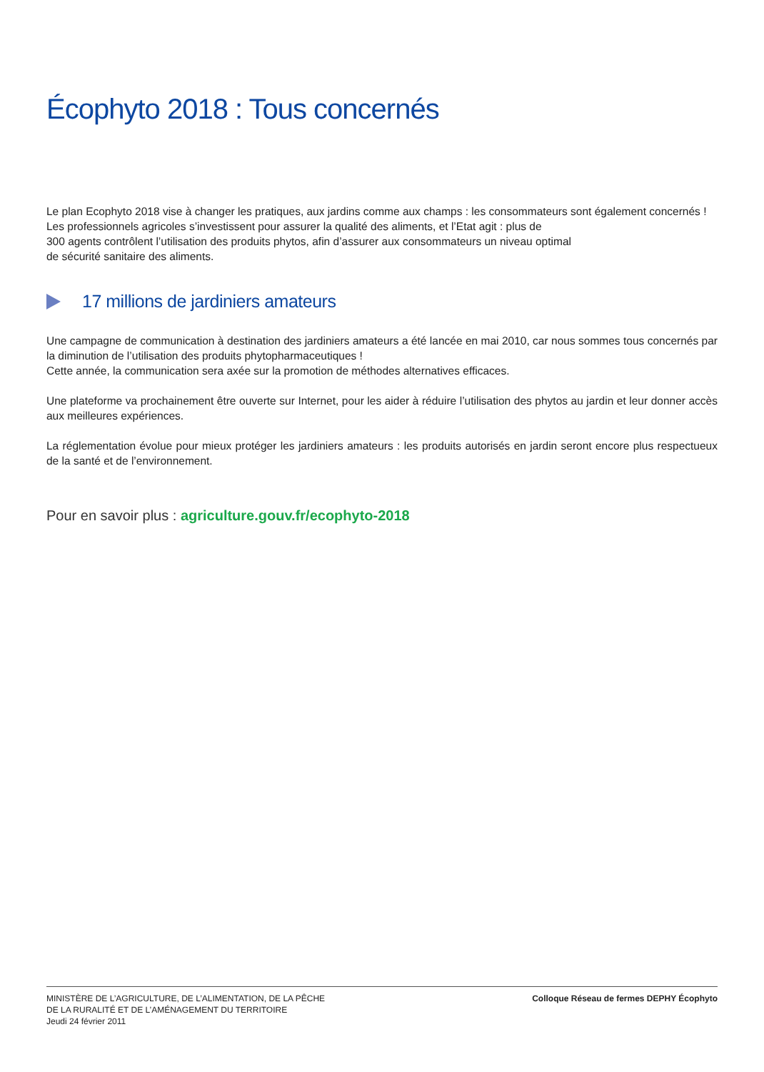Écophyto 2018 : Tous concernés
Le plan Ecophyto 2018 vise à changer les pratiques, aux jardins comme aux champs : les consommateurs sont également concernés !
Les professionnels agricoles s’investissent pour assurer la qualité des aliments, et l’Etat agit : plus de
300 agents contrôlent l’utilisation des produits phytos, afin d’assurer aux consommateurs un niveau optimal
de sécurité sanitaire des aliments.
17 millions de jardiniers amateurs
Une campagne de communication à destination des jardiniers amateurs a été lancée en mai 2010, car nous sommes tous concernés par la diminution de l’utilisation des produits phytopharmaceutiques !
Cette année, la communication sera axée sur la promotion de méthodes alternatives efficaces.
Une plateforme va prochainement être ouverte sur Internet, pour les aider à réduire l’utilisation des phytos au jardin et leur donner accès aux meilleures expériences.
La réglementation évolue pour mieux protéger les jardiniers amateurs : les produits autorisés en jardin seront encore plus respectueux de la santé et de l’environnement.
Pour en savoir plus : agriculture.gouv.fr/ecophyto-2018
MINISTÈRE DE L’AGRICULTURE, DE L’ALIMENTATION, DE LA PÊCHE
DE LA RURALITÉ ET DE L’AMÉNAGEMENT DU TERRITOIRE
Jeudi 24 février 2011
Colloque Réseau de fermes DEPHY Écophyto